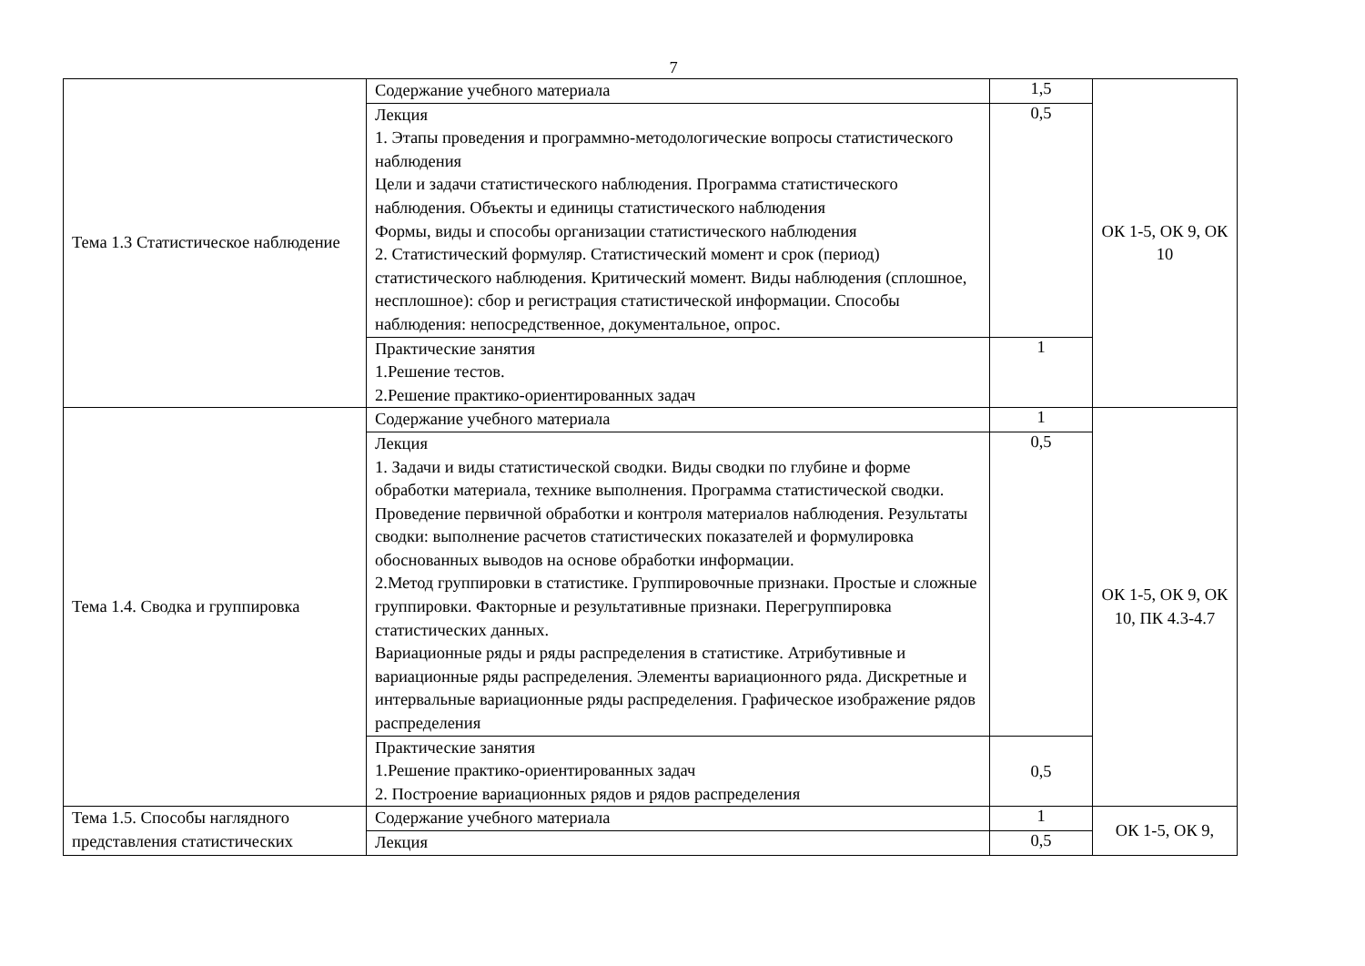7
| Тема 1.3 Статистическое наблюдение | Содержание учебного материала | 1,5 | ОК 1-5, ОК 9, ОК 10 |
| | Лекция 1. Этапы проведения и программно-методологические вопросы статистического наблюдения Цели и задачи статистического наблюдения. Программа статистического наблюдения. Объекты и единицы статистического наблюдения Формы, виды и способы организации статистического наблюдения 2. Статистический формуляр. Статистический момент и срок (период) статистического наблюдения. Критический момент. Виды наблюдения (сплошное, несплошное): сбор и регистрация статистической информации. Способы наблюдения: непосредственное, документальное, опрос. | 0,5 | |
| | Практические занятия 1.Решение тестов. 2.Решение практико-ориентированных задач | 1 | |
| Тема 1.4. Сводка и группировка | Содержание учебного материала | 1 | ОК 1-5, ОК 9, ОК 10, ПК 4.3-4.7 |
| | Лекция 1. Задачи и виды статистической сводки. Виды сводки по глубине и форме обработки материала, технике выполнения. Программа статистической сводки. Проведение первичной обработки и контроля материалов наблюдения. Результаты сводки: выполнение расчетов статистических показателей и формулировка обоснованных выводов на основе обработки информации. 2.Метод группировки в статистике. Группировочные признаки. Простые и сложные группировки. Факторные и результативные признаки. Перегруппировка статистических данных. Вариационные ряды и ряды распределения в статистике. Атрибутивные и вариационные ряды распределения. Элементы вариационного ряда. Дискретные и интервальные вариационные ряды распределения. Графическое изображение рядов распределения | 0,5 | |
| | Практические занятия 1.Решение практико-ориентированных задач 2. Построение вариационных рядов и рядов распределения | 0,5 | |
| Тема 1.5. Способы наглядного представления статистических | Содержание учебного материала | 1 | ОК 1-5, ОК 9, |
| | Лекция | 0,5 | |